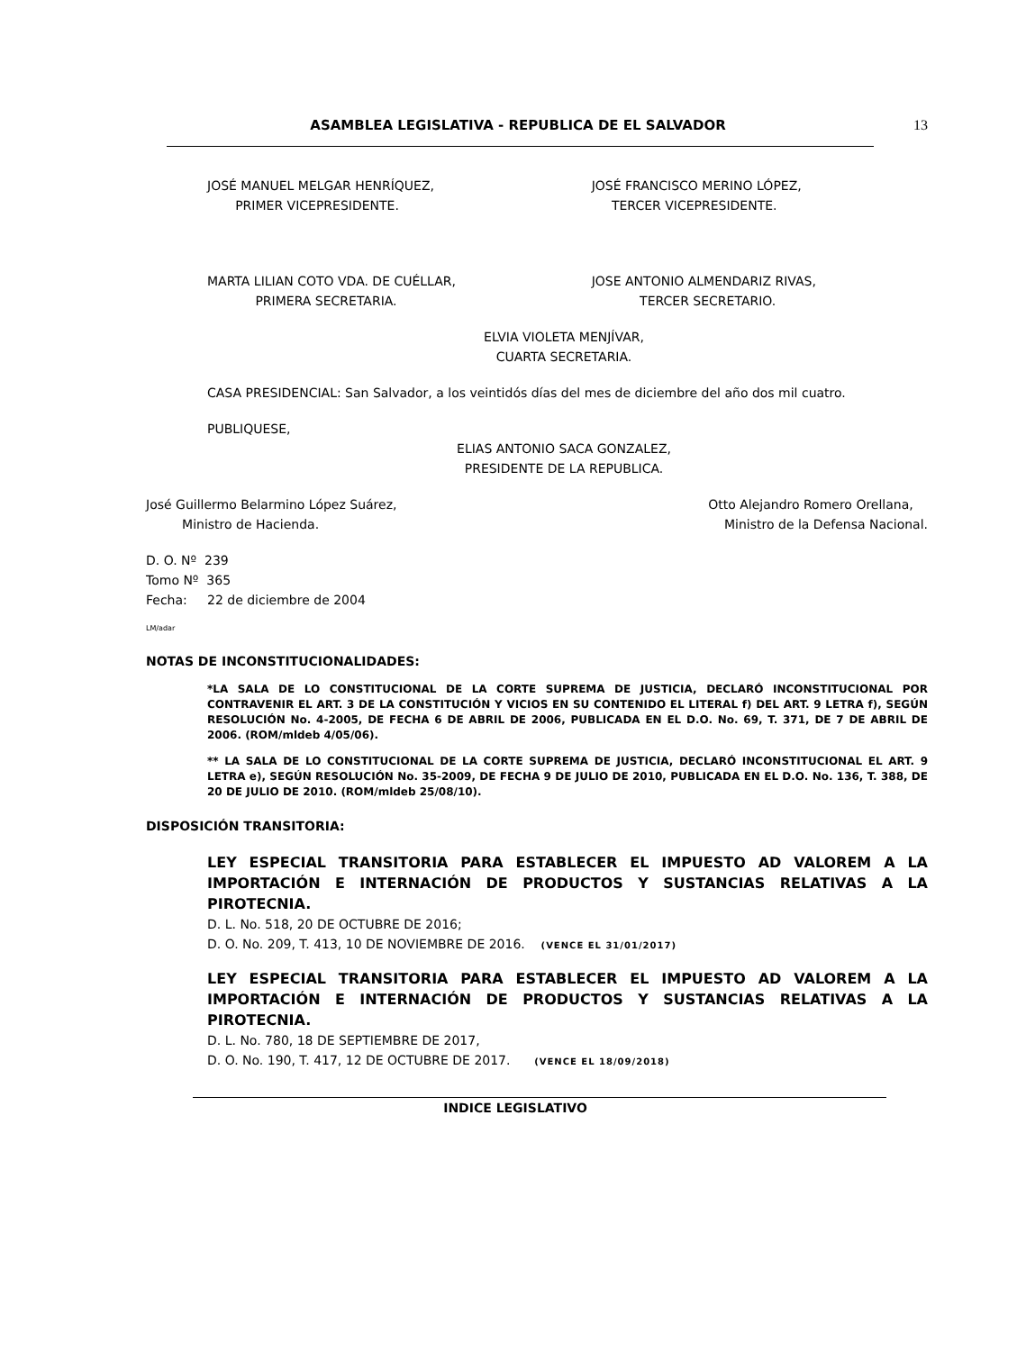ASAMBLEA LEGISLATIVA - REPUBLICA DE EL SALVADOR 13
JOSÉ MANUEL MELGAR HENRÍQUEZ,
PRIMER VICEPRESIDENTE.
JOSÉ FRANCISCO MERINO LÓPEZ,
TERCER VICEPRESIDENTE.
MARTA LILIAN COTO VDA. DE CUÉLLAR,
PRIMERA SECRETARIA.
JOSE ANTONIO ALMENDARIZ RIVAS,
TERCER SECRETARIO.
ELVIA VIOLETA MENJÍVAR,
CUARTA SECRETARIA.
CASA PRESIDENCIAL: San Salvador, a los veintidós días del mes de diciembre del año dos mil cuatro.
PUBLIQUESE,
ELIAS ANTONIO SACA GONZALEZ,
PRESIDENTE DE LA REPUBLICA.
José Guillermo Belarmino López Suárez,
Ministro de Hacienda.
Otto Alejandro Romero Orellana,
Ministro de la Defensa Nacional.
D. O. Nº 239
Tomo Nº 365
Fecha: 22 de diciembre de 2004
LM/adar
NOTAS DE INCONSTITUCIONALIDADES:
*LA SALA DE LO CONSTITUCIONAL DE LA CORTE SUPREMA DE JUSTICIA, DECLARÓ INCONSTITUCIONAL POR CONTRAVENIR EL ART. 3 DE LA CONSTITUCIÓN Y VICIOS EN SU CONTENIDO EL LITERAL f) DEL ART. 9 LETRA f), SEGÚN RESOLUCIÓN No. 4-2005, DE FECHA 6 DE ABRIL DE 2006, PUBLICADA EN EL D.O. No. 69, T. 371, DE 7 DE ABRIL DE 2006. (ROM/mldeb 4/05/06).
** LA SALA DE LO CONSTITUCIONAL DE LA CORTE SUPREMA DE JUSTICIA, DECLARÓ INCONSTITUCIONAL EL ART. 9 LETRA e), SEGÚN RESOLUCIÓN No. 35-2009, DE FECHA 9 DE JULIO DE 2010, PUBLICADA EN EL D.O. No. 136, T. 388, DE 20 DE JULIO DE 2010. (ROM/mldeb 25/08/10).
DISPOSICIÓN TRANSITORIA:
LEY ESPECIAL TRANSITORIA PARA ESTABLECER EL IMPUESTO AD VALOREM A LA IMPORTACIÓN E INTERNACIÓN DE PRODUCTOS Y SUSTANCIAS RELATIVAS A LA PIROTECNIA.
D. L. No. 518, 20 DE OCTUBRE DE 2016;
D. O. No. 209, T. 413, 10 DE NOVIEMBRE DE 2016. (VENCE EL 31/01/2017)
LEY ESPECIAL TRANSITORIA PARA ESTABLECER EL IMPUESTO AD VALOREM A LA IMPORTACIÓN E INTERNACIÓN DE PRODUCTOS Y SUSTANCIAS RELATIVAS A LA PIROTECNIA.
D. L. No. 780, 18 DE SEPTIEMBRE DE 2017,
D. O. No. 190, T. 417, 12 DE OCTUBRE DE 2017. (VENCE EL 18/09/2018)
INDICE LEGISLATIVO